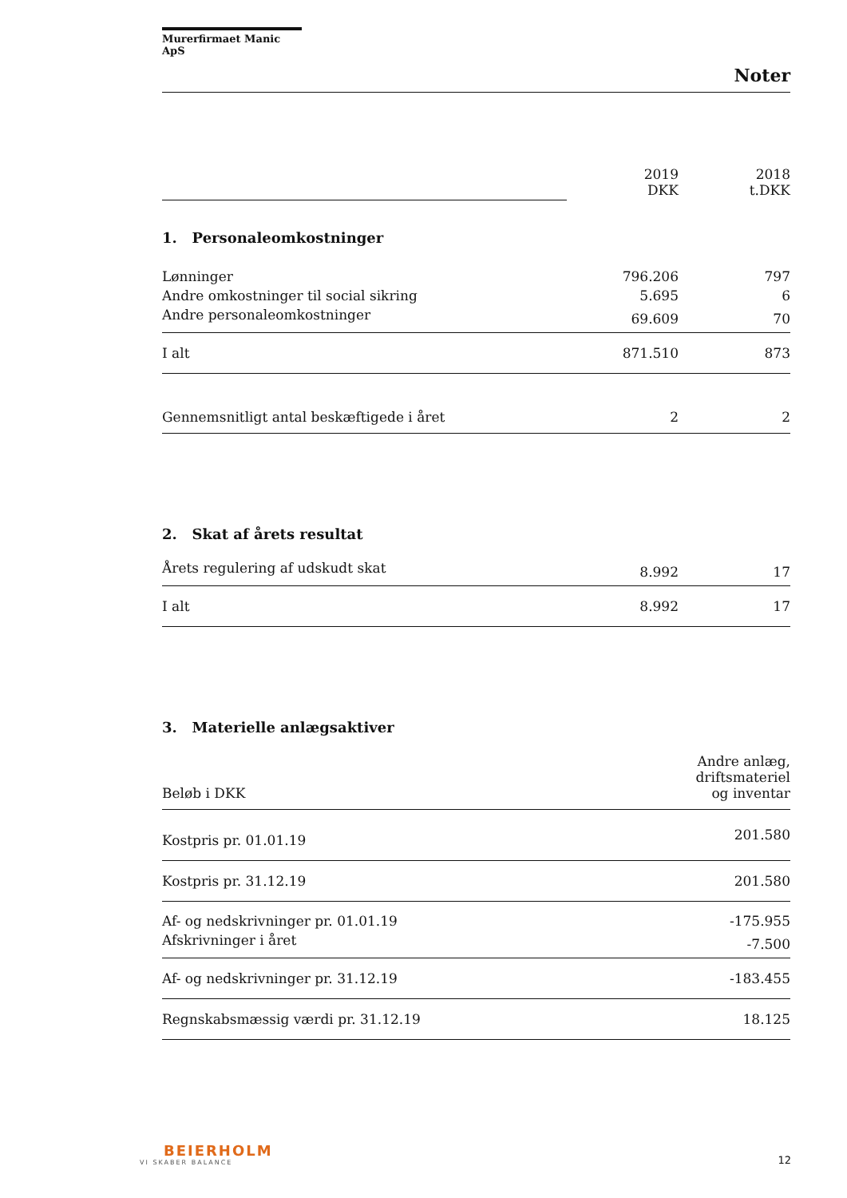Murerfirmaet Manic ApS
Noter
| | 2019 DKK | 2018 t.DKK |
1. Personaleomkostninger
| Lønninger | 796.206 | 797 |
| Andre omkostninger til social sikring | 5.695 | 6 |
| Andre personaleomkostninger | 69.609 | 70 |
| I alt | 871.510 | 873 |
| Gennemsnitligt antal beskæftigede i året | 2 | 2 |
2. Skat af årets resultat
| Årets regulering af udskudt skat | 8.992 | 17 |
| I alt | 8.992 | 17 |
3. Materielle anlægsaktiver
| Beløb i DKK | Andre anlæg, driftsmateriel og inventar |
| Kostpris pr. 01.01.19 | 201.580 |
| Kostpris pr. 31.12.19 | 201.580 |
| Af- og nedskrivninger pr. 01.01.19 | -175.955 |
| Afskrivninger i året | -7.500 |
| Af- og nedskrivninger pr. 31.12.19 | -183.455 |
| Regnskabsmæssig værdi pr. 31.12.19 | 18.125 |
BEIERHOLM
VI SKABER BALANCE
12